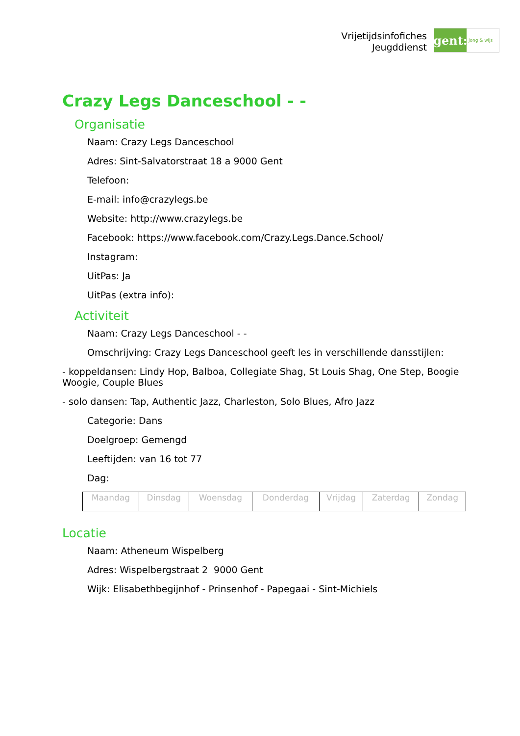Vrijetijdsinfofiches
Jeugddienst
gent:
jong & wijs
Crazy Legs Danceschool - -
Organisatie
Naam: Crazy Legs Danceschool
Adres: Sint-Salvatorstraat 18 a 9000 Gent
Telefoon:
E-mail: info@crazylegs.be
Website: http://www.crazylegs.be
Facebook: https://www.facebook.com/Crazy.Legs.Dance.School/
Instagram:
UitPas: Ja
UitPas (extra info):
Activiteit
Naam: Crazy Legs Danceschool - -
Omschrijving: Crazy Legs Danceschool geeft les in verschillende dansstijlen:
- koppeldansen: Lindy Hop, Balboa, Collegiate Shag, St Louis Shag, One Step, Boogie Woogie, Couple Blues
- solo dansen: Tap, Authentic Jazz, Charleston, Solo Blues, Afro Jazz
Categorie: Dans
Doelgroep: Gemengd
Leeftijden: van 16 tot 77
Dag:
| Maandag | Dinsdag | Woensdag | Donderdag | Vrijdag | Zaterdag | Zondag |
Locatie
Naam: Atheneum Wispelberg
Adres: Wispelbergstraat 2 9000 Gent
Wijk: Elisabethbegijnhof - Prinsenhof - Papegaai - Sint-Michiels